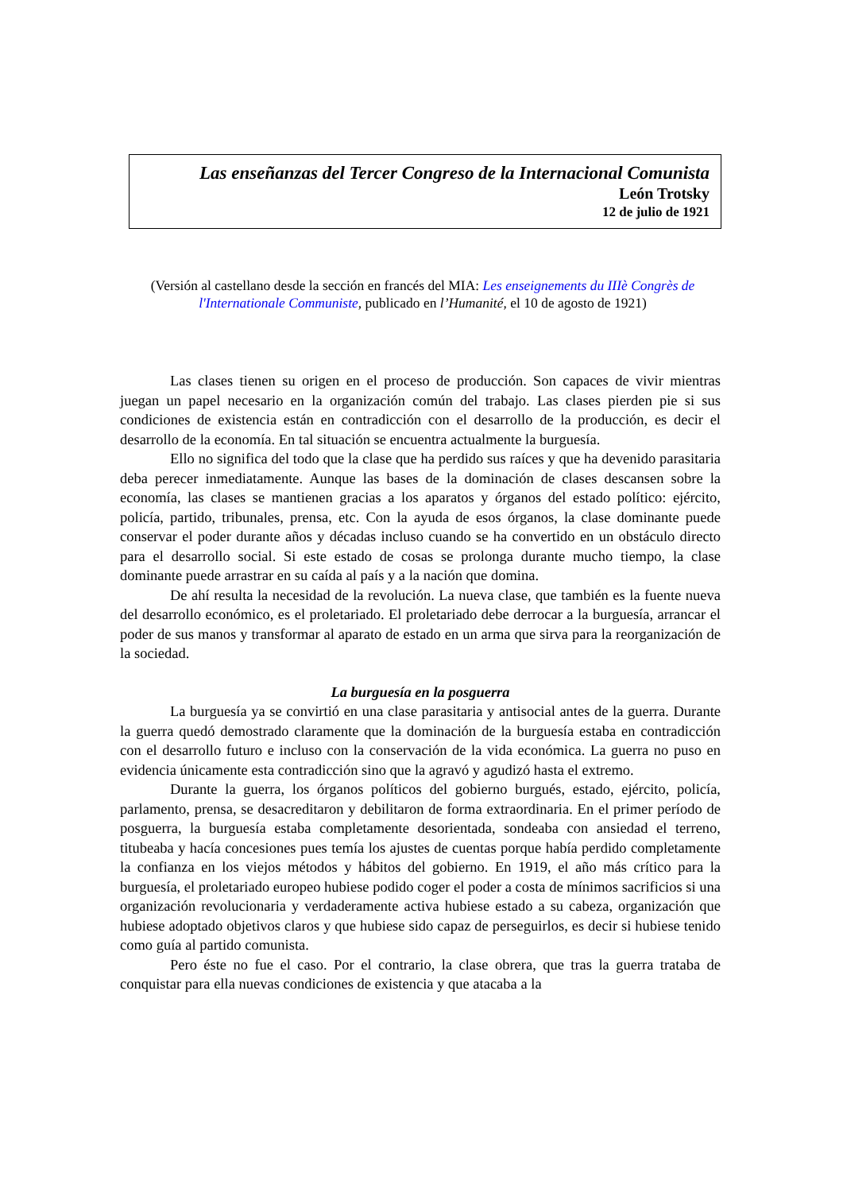Las enseñanzas del Tercer Congreso de la Internacional Comunista
León Trotsky
12 de julio de 1921
(Versión al castellano desde la sección en francés del MIA: Les enseignements du IIIè Congrès de l'Internationale Communiste, publicado en l’Humanité, el 10 de agosto de 1921)
Las clases tienen su origen en el proceso de producción. Son capaces de vivir mientras juegan un papel necesario en la organización común del trabajo. Las clases pierden pie si sus condiciones de existencia están en contradicción con el desarrollo de la producción, es decir el desarrollo de la economía. En tal situación se encuentra actualmente la burguesía.
Ello no significa del todo que la clase que ha perdido sus raíces y que ha devenido parasitaria deba perecer inmediatamente. Aunque las bases de la dominación de clases descansen sobre la economía, las clases se mantienen gracias a los aparatos y órganos del estado político: ejército, policía, partido, tribunales, prensa, etc. Con la ayuda de esos órganos, la clase dominante puede conservar el poder durante años y décadas incluso cuando se ha convertido en un obstáculo directo para el desarrollo social. Si este estado de cosas se prolonga durante mucho tiempo, la clase dominante puede arrastrar en su caída al país y a la nación que domina.
De ahí resulta la necesidad de la revolución. La nueva clase, que también es la fuente nueva del desarrollo económico, es el proletariado. El proletariado debe derrocar a la burguesía, arrancar el poder de sus manos y transformar al aparato de estado en un arma que sirva para la reorganización de la sociedad.
La burguesía en la posguerra
La burguesía ya se convirtió en una clase parasitaria y antisocial antes de la guerra. Durante la guerra quedó demostrado claramente que la dominación de la burguesía estaba en contradicción con el desarrollo futuro e incluso con la conservación de la vida económica. La guerra no puso en evidencia únicamente esta contradicción sino que la agravó y agudizó hasta el extremo.
Durante la guerra, los órganos políticos del gobierno burgués, estado, ejército, policía, parlamento, prensa, se desacreditaron y debilitaron de forma extraordinaria. En el primer período de posguerra, la burguesía estaba completamente desorientada, sondeaba con ansiedad el terreno, titubeaba y hacía concesiones pues temía los ajustes de cuentas porque había perdido completamente la confianza en los viejos métodos y hábitos del gobierno. En 1919, el año más crítico para la burguesía, el proletariado europeo hubiese podido coger el poder a costa de mínimos sacrificios si una organización revolucionaria y verdaderamente activa hubiese estado a su cabeza, organización que hubiese adoptado objetivos claros y que hubiese sido capaz de perseguirlos, es decir si hubiese tenido como guía al partido comunista.
Pero éste no fue el caso. Por el contrario, la clase obrera, que tras la guerra trataba de conquistar para ella nuevas condiciones de existencia y que atacaba a la